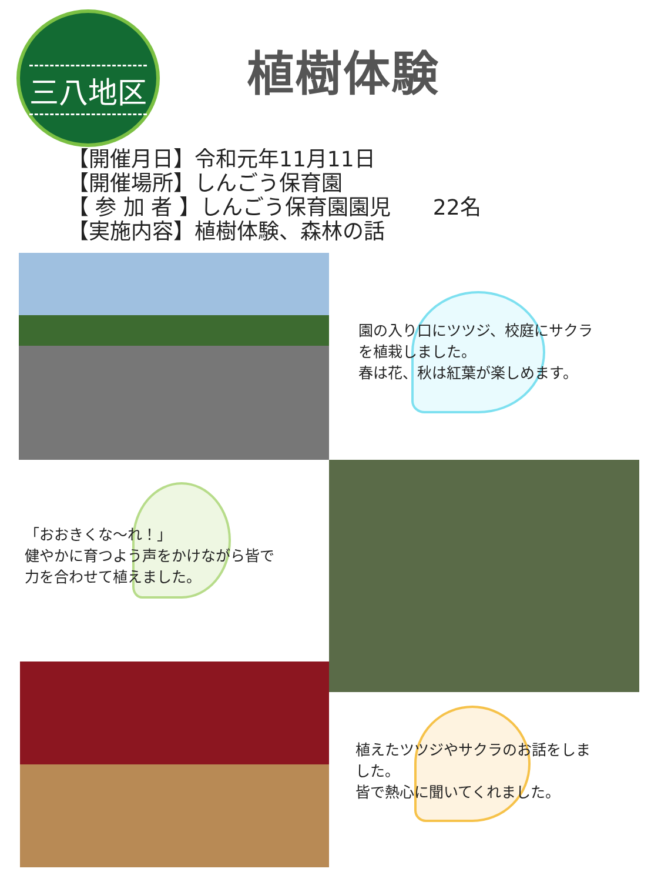三八地区
植樹体験
【開催月日】令和元年11月11日
【開催場所】しんごう保育園
【 参 加 者 】しんごう保育園園児　　22名
【実施内容】植樹体験、森林の話
園の入り口にツツジ、校庭にサクラ
を植栽しました。
春は花、秋は紅葉が楽しめます。
「おおきくな～れ！」
健やかに育つよう声をかけながら皆で
力を合わせて植えました。
植えたツツジやサクラのお話をしま
した。
皆で熱心に聞いてくれました。